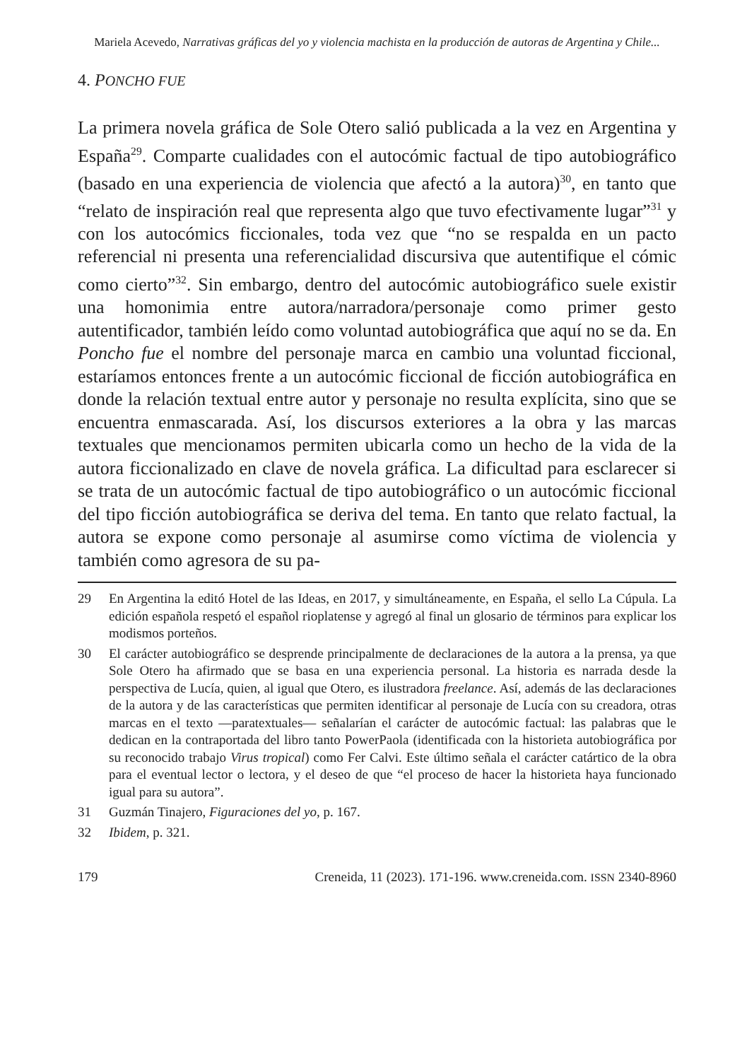Mariela Acevedo, Narrativas gráficas del yo y violencia machista en la producción de autoras de Argentina y Chile...
4. PONCHO FUE
La primera novela gráfica de Sole Otero salió publicada a la vez en Argentina y España<sup>29</sup>. Comparte cualidades con el autocómic factual de tipo autobiográfico (basado en una experiencia de violencia que afectó a la autora)<sup>30</sup>, en tanto que “relato de inspiración real que representa algo que tuvo efectivamente lugar”<sup>31</sup> y con los autocómics ficcionales, toda vez que “no se respalda en un pacto referencial ni presenta una referencialidad discursiva que autentifique el cómic como cierto”<sup>32</sup>. Sin embargo, dentro del autocómic autobiográfico suele existir una homonimia entre autora/narradora/personaje como primer gesto autentificador, también leído como voluntad autobiográfica que aquí no se da. En Poncho fue el nombre del personaje marca en cambio una voluntad ficcional, estaríamos entonces frente a un autocómic ficcional de ficción autobiográfica en donde la relación textual entre autor y personaje no resulta explícita, sino que se encuentra enmascarada. Así, los discursos exteriores a la obra y las marcas textuales que mencionamos permiten ubicarla como un hecho de la vida de la autora ficcionalizado en clave de novela gráfica. La dificultad para esclarecer si se trata de un autocómic factual de tipo autobiográfico o un autocómic ficcional del tipo ficción autobiográfica se deriva del tema. En tanto que relato factual, la autora se expone como personaje al asumirse como víctima de violencia y también como agresora de su pa-
29 En Argentina la editó Hotel de las Ideas, en 2017, y simultáneamente, en España, el sello La Cúpula. La edición española respetó el español rioplatense y agregó al final un glosario de términos para explicar los modismos porteños.
30 El carácter autobiográfico se desprende principalmente de declaraciones de la autora a la prensa, ya que Sole Otero ha afirmado que se basa en una experiencia personal. La historia es narrada desde la perspectiva de Lucía, quien, al igual que Otero, es ilustradora freelance. Así, además de las declaraciones de la autora y de las características que permiten identificar al personaje de Lucía con su creadora, otras marcas en el texto —paratextuales— señalarían el carácter de autocómic factual: las palabras que le dedican en la contraportada del libro tanto PowerPaola (identificada con la historieta autobiográfica por su reconocido trabajo Virus tropical) como Fer Calvi. Este último señala el carácter catártico de la obra para el eventual lector o lectora, y el deseo de que “el proceso de hacer la historieta haya funcionado igual para su autora”.
31 Guzmán Tinajero, Figuraciones del yo, p. 167.
32 Ibidem, p. 321.
179 Creneida, 11 (2023). 171-196. www.creneida.com. ISSN 2340-8960